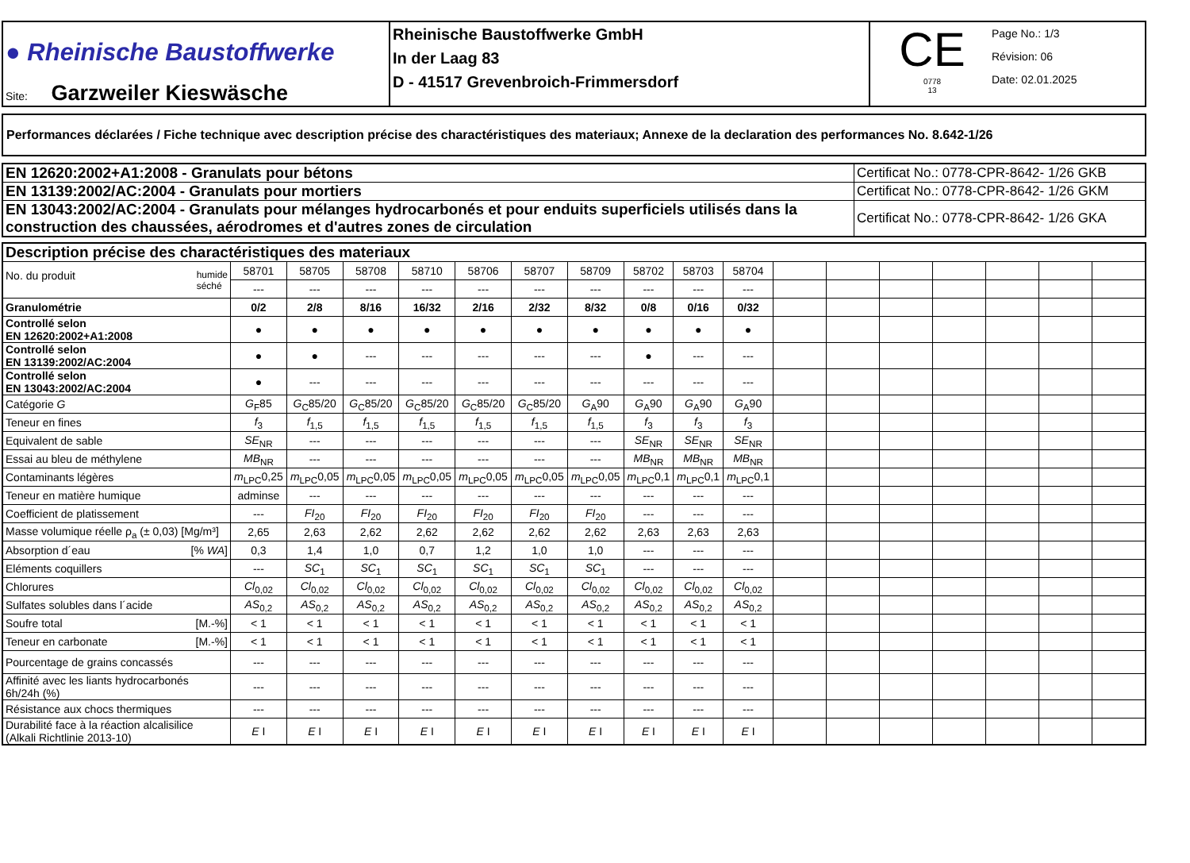| ● Rheinische Baustoffwerke Site: Garzweiler Kieswäsche | Rheinische Baustoffwerke GmbH In der Laag 83 D - 41517 Grevenbroich-Frimmersdorf | CE 0778 13 Page No.: 1/3 Révision: 06 Date: 02.01.2025 |
Performances déclarées / Fiche technique avec description précise des charactéristiques des materiaux; Annexe de la declaration des performances No. 8.642-1/26
| EN 12620:2002+A1:2008 - Granulats pour bétons | Certificat No.: 0778-CPR-8642- 1/26 GKB |
| EN 13139:2002/AC:2004 - Granulats pour mortiers | Certificat No.: 0778-CPR-8642- 1/26 GKM |
| EN 13043:2002/AC:2004 - Granulats pour mélanges hydrocarbonés et pour enduits superficiels utilisés dans la construction des chaussées, aérodromes et d'autres zones de circulation | Certificat No.: 0778-CPR-8642- 1/26 GKA |
| Description précise des charactéristiques des materiaux | | | | | | | | | | | | | | | | | |
| No. du produit humide séché | 58701 | 58705 | 58708 | 58710 | 58706 | 58707 | 58709 | 58702 | 58703 | 58704 | | | | | | | |
| | --- | --- | --- | --- | --- | --- | --- | --- | --- | --- | | | | | | | |
| Granulométrie | 0/2 | 2/8 | 8/16 | 16/32 | 2/16 | 2/32 | 8/32 | 0/8 | 0/16 | 0/32 | | | | | | | |
| Controllé selon EN 12620:2002+A1:2008 | ● | ● | ● | ● | ● | ● | ● | ● | ● | ● | | | | | | | |
| Controllé selon EN 13139:2002/AC:2004 | ● | ● | --- | --- | --- | --- | --- | ● | --- | --- | | | | | | | |
| Controllé selon EN 13043:2002/AC:2004 | ● | --- | --- | --- | --- | --- | --- | --- | --- | --- | | | | | | | |
| Catégorie G | G<sub>F</sub>85 | G<sub>C</sub>85/20 | G<sub>C</sub>85/20 | G<sub>C</sub>85/20 | G<sub>C</sub>85/20 | G<sub>C</sub>85/20 | G<sub>A</sub>90 | G<sub>A</sub>90 | G<sub>A</sub>90 | G<sub>A</sub>90 | | | | | | | |
| Teneur en fines | f<sub>3</sub> | f<sub>1,5</sub> | f<sub>1,5</sub> | f<sub>1,5</sub> | f<sub>1,5</sub> | f<sub>1,5</sub> | f<sub>1,5</sub> | f<sub>3</sub> | f<sub>3</sub> | f<sub>3</sub> | | | | | | | |
| Equivalent de sable | SE<sub>NR</sub> | --- | --- | --- | --- | --- | --- | SE<sub>NR</sub> | SE<sub>NR</sub> | SE<sub>NR</sub> | | | | | | | |
| Essai au bleu de méthylene | MB<sub>NR</sub> | --- | --- | --- | --- | --- | --- | MB<sub>NR</sub> | MB<sub>NR</sub> | MB<sub>NR</sub> | | | | | | | |
| Contaminants légères | m<sub>LPC</sub>0,25 | m<sub>LPC</sub>0,05 | m<sub>LPC</sub>0,05 | m<sub>LPC</sub>0,05 | m<sub>LPC</sub>0,05 | m<sub>LPC</sub>0,05 | m<sub>LPC</sub>0,05 | m<sub>LPC</sub>0,1 | m<sub>LPC</sub>0,1 | m<sub>LPC</sub>0,1 | | | | | | | |
| Teneur en matière humique | adminse | --- | --- | --- | --- | --- | --- | --- | --- | --- | | | | | | | |
| Coefficient de platissement | --- | FI<sub>20</sub> | FI<sub>20</sub> | FI<sub>20</sub> | FI<sub>20</sub> | FI<sub>20</sub> | FI<sub>20</sub> | --- | --- | --- | | | | | | | |
| Masse volumique réelle ρ<sub>a</sub> (± 0,03) [Mg/m³] | 2,65 | 2,63 | 2,62 | 2,62 | 2,62 | 2,62 | 2,62 | 2,63 | 2,63 | 2,63 | | | | | | | |
| Absorption d´eau [% WA ] | 0,3 | 1,4 | 1,0 | 0,7 | 1,2 | 1,0 | 1,0 | --- | --- | --- | | | | | | | |
| Eléments coquillers | --- | SC<sub>1</sub> | SC<sub>1</sub> | SC<sub>1</sub> | SC<sub>1</sub> | SC<sub>1</sub> | SC<sub>1</sub> | --- | --- | --- | | | | | | | |
| Chlorures | Cl<sub>0,02</sub> | Cl<sub>0,02</sub> | Cl<sub>0,02</sub> | Cl<sub>0,02</sub> | Cl<sub>0,02</sub> | Cl<sub>0,02</sub> | Cl<sub>0,02</sub> | Cl<sub>0,02</sub> | Cl<sub>0,02</sub> | Cl<sub>0,02</sub> | | | | | | | |
| Sulfates solubles dans l´acide | AS<sub>0,2</sub> | AS<sub>0,2</sub> | AS<sub>0,2</sub> | AS<sub>0,2</sub> | AS<sub>0,2</sub> | AS<sub>0,2</sub> | AS<sub>0,2</sub> | AS<sub>0,2</sub> | AS<sub>0,2</sub> | AS<sub>0,2</sub> | | | | | | | |
| Soufre total [M.-%] | < 1 | < 1 | < 1 | < 1 | < 1 | < 1 | < 1 | < 1 | < 1 | < 1 | | | | | | | |
| Teneur en carbonate [M.-%] | < 1 | < 1 | < 1 | < 1 | < 1 | < 1 | < 1 | < 1 | < 1 | < 1 | | | | | | | |
| Pourcentage de grains concassés | --- | --- | --- | --- | --- | --- | --- | --- | --- | --- | | | | | | | |
| Affinité avec les liants hydrocarbonés 6h/24h (%) | --- | --- | --- | --- | --- | --- | --- | --- | --- | --- | | | | | | | |
| Résistance aux chocs thermiques | --- | --- | --- | --- | --- | --- | --- | --- | --- | --- | | | | | | | |
| Durabilité face à la réaction alcalisilice (Alkali Richtlinie 2013-10) | E I | E I | E I | E I | E I | E I | E I | E I | E I | E I | | | | | | | |